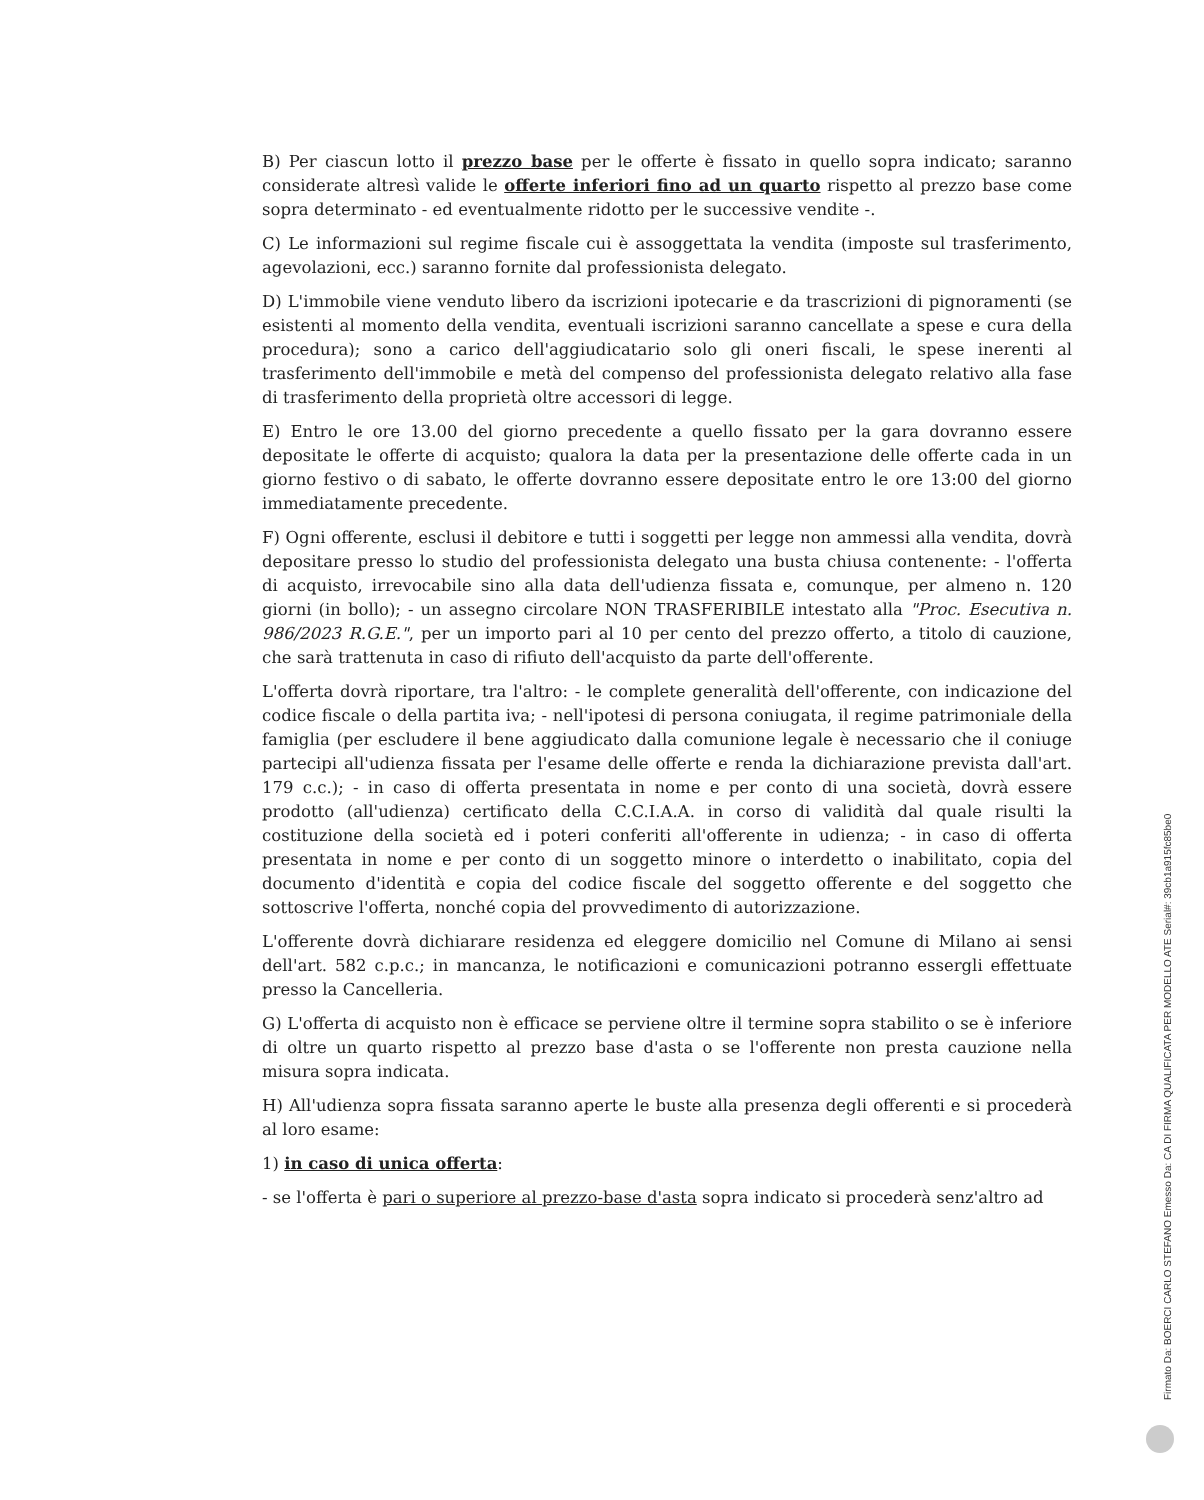B) Per ciascun lotto il prezzo base per le offerte è fissato in quello sopra indicato; saranno considerate altresì valide le offerte inferiori fino ad un quarto rispetto al prezzo base come sopra determinato - ed eventualmente ridotto per le successive vendite -.
C) Le informazioni sul regime fiscale cui è assoggettata la vendita (imposte sul trasferimento, agevolazioni, ecc.) saranno fornite dal professionista delegato.
D) L'immobile viene venduto libero da iscrizioni ipotecarie e da trascrizioni di pignoramenti (se esistenti al momento della vendita, eventuali iscrizioni saranno cancellate a spese e cura della procedura); sono a carico dell'aggiudicatario solo gli oneri fiscali, le spese inerenti al trasferimento dell'immobile e metà del compenso del professionista delegato relativo alla fase di trasferimento della proprietà oltre accessori di legge.
E) Entro le ore 13.00 del giorno precedente a quello fissato per la gara dovranno essere depositate le offerte di acquisto; qualora la data per la presentazione delle offerte cada in un giorno festivo o di sabato, le offerte dovranno essere depositate entro le ore 13:00 del giorno immediatamente precedente.
F) Ogni offerente, esclusi il debitore e tutti i soggetti per legge non ammessi alla vendita, dovrà depositare presso lo studio del professionista delegato una busta chiusa contenente: - l'offerta di acquisto, irrevocabile sino alla data dell'udienza fissata e, comunque, per almeno n. 120 giorni (in bollo); - un assegno circolare NON TRASFERIBILE intestato alla "Proc. Esecutiva n. 986/2023 R.G.E.", per un importo pari al 10 per cento del prezzo offerto, a titolo di cauzione, che sarà trattenuta in caso di rifiuto dell'acquisto da parte dell'offerente.
L'offerta dovrà riportare, tra l'altro: - le complete generalità dell'offerente, con indicazione del codice fiscale o della partita iva; - nell'ipotesi di persona coniugata, il regime patrimoniale della famiglia (per escludere il bene aggiudicato dalla comunione legale è necessario che il coniuge partecipi all'udienza fissata per l'esame delle offerte e renda la dichiarazione prevista dall'art. 179 c.c.); - in caso di offerta presentata in nome e per conto di una società, dovrà essere prodotto (all'udienza) certificato della C.C.I.A.A. in corso di validità dal quale risulti la costituzione della società ed i poteri conferiti all'offerente in udienza; - in caso di offerta presentata in nome e per conto di un soggetto minore o interdetto o inabilitato, copia del documento d'identità e copia del codice fiscale del soggetto offerente e del soggetto che sottoscrive l'offerta, nonché copia del provvedimento di autorizzazione.
L'offerente dovrà dichiarare residenza ed eleggere domicilio nel Comune di Milano ai sensi dell'art. 582 c.p.c.; in mancanza, le notificazioni e comunicazioni potranno essergli effettuate presso la Cancelleria.
G) L'offerta di acquisto non è efficace se perviene oltre il termine sopra stabilito o se è inferiore di oltre un quarto rispetto al prezzo base d'asta o se l'offerente non presta cauzione nella misura sopra indicata.
H) All'udienza sopra fissata saranno aperte le buste alla presenza degli offerenti e si procederà al loro esame:
1) in caso di unica offerta:
- se l'offerta è pari o superiore al prezzo-base d'asta sopra indicato si procederà senz'altro ad
Firmato Da: BOERCI CARLO STEFANO Emesso Da: CA DI FIRMA QUALIFICATA PER MODELLO ATE Serial#: 39cb1a915fc85be0